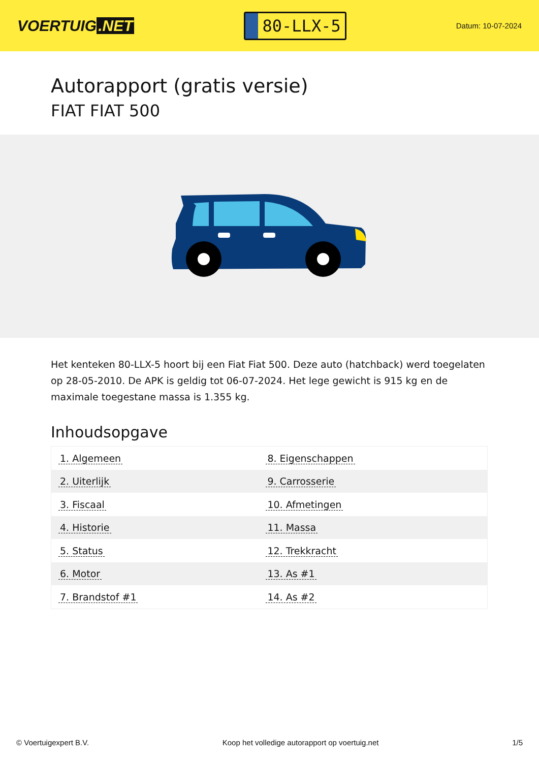VOERTUIG.NET
80-LLX-5
Datum: 10-07-2024
Autorapport (gratis versie)
FIAT FIAT 500
Het kenteken 80-LLX-5 hoort bij een Fiat Fiat 500. Deze auto (hatchback) werd toegelaten op 28-05-2010. De APK is geldig tot 06-07-2024. Het lege gewicht is 915 kg en de maximale toegestane massa is 1.355 kg.
Inhoudsopgave
| 1. Algemeen | 8. Eigenschappen |
| 2. Uiterlijk | 9. Carrosserie |
| 3. Fiscaal | 10. Afmetingen |
| 4. Historie | 11. Massa |
| 5. Status | 12. Trekkracht |
| 6. Motor | 13. As #1 |
| 7. Brandstof #1 | 14. As #2 |
© Voertuigexpert B.V. Koop het volledige autorapport op voertuig.net 1/5